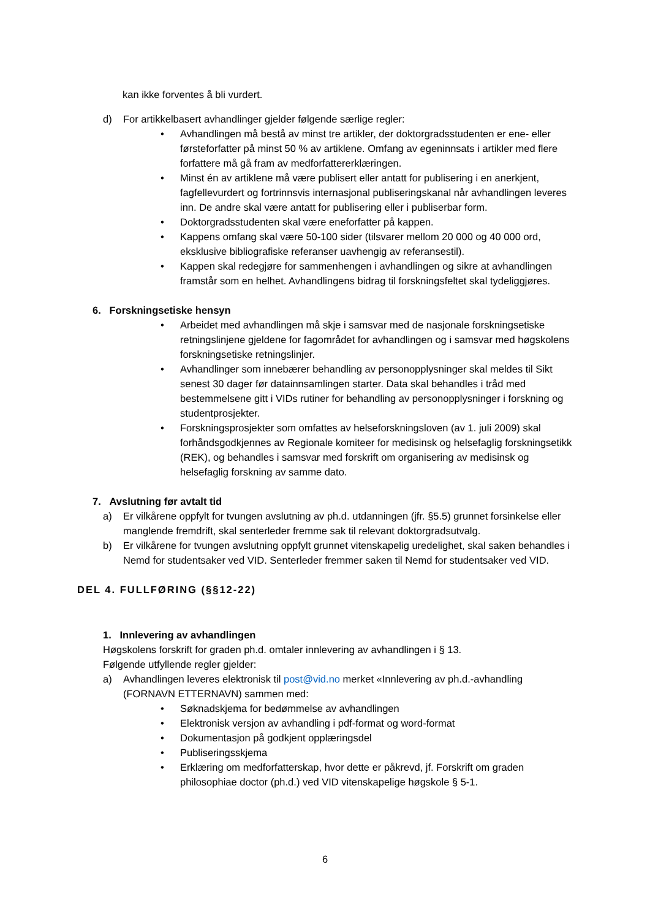kan ikke forventes å bli vurdert.
d) For artikkelbasert avhandlinger gjelder følgende særlige regler:
• Avhandlingen må bestå av minst tre artikler, der doktorgradsstudenten er ene- eller førsteforfatter på minst 50 % av artiklene. Omfang av egeninnsats i artikler med flere forfattere må gå fram av medforfattererklæringen.
• Minst én av artiklene må være publisert eller antatt for publisering i en anerkjent, fagfellevurdert og fortrinnsvis internasjonal publiseringskanal når avhandlingen leveres inn. De andre skal være antatt for publisering eller i publiserbar form.
• Doktorgradsstudenten skal være eneforfatter på kappen.
• Kappens omfang skal være 50-100 sider (tilsvarer mellom 20 000 og 40 000 ord, eksklusive bibliografiske referanser uavhengig av referansestil).
• Kappen skal redegjøre for sammenhengen i avhandlingen og sikre at avhandlingen framstår som en helhet. Avhandlingens bidrag til forskningsfeltet skal tydeliggjøres.
6. Forskningsetiske hensyn
• Arbeidet med avhandlingen må skje i samsvar med de nasjonale forskningsetiske retningslinjene gjeldene for fagområdet for avhandlingen og i samsvar med høgskolens forskningsetiske retningslinjer.
• Avhandlinger som innebærer behandling av personopplysninger skal meldes til Sikt senest 30 dager før datainnsamlingen starter. Data skal behandles i tråd med bestemmelsene gitt i VIDs rutiner for behandling av personopplysninger i forskning og studentprosjekter.
• Forskningsprosjekter som omfattes av helseforskningsloven (av 1. juli 2009) skal forhåndsgodkjennes av Regionale komiteer for medisinsk og helsefaglig forskningsetikk (REK), og behandles i samsvar med forskrift om organisering av medisinsk og helsefaglig forskning av samme dato.
7. Avslutning før avtalt tid
a) Er vilkårene oppfylt for tvungen avslutning av ph.d. utdanningen (jfr. §5.5) grunnet forsinkelse eller manglende fremdrift, skal senterleder fremme sak til relevant doktorgradsutvalg.
b) Er vilkårene for tvungen avslutning oppfylt grunnet vitenskapelig uredelighet, skal saken behandles i Nemd for studentsaker ved VID. Senterleder fremmer saken til Nemd for studentsaker ved VID.
DEL 4. FULLFØRING (§§12-22)
1. Innlevering av avhandlingen
Høgskolens forskrift for graden ph.d. omtaler innlevering av avhandlingen i § 13.
Følgende utfyllende regler gjelder:
a) Avhandlingen leveres elektronisk til post@vid.no merket «Innlevering av ph.d.-avhandling (FORNAVN ETTERNAVN) sammen med:
• Søknadskjema for bedømmelse av avhandlingen
• Elektronisk versjon av avhandling i pdf-format og word-format
• Dokumentasjon på godkjent opplæringsdel
• Publiseringsskjema
• Erklæring om medforfatterskap, hvor dette er påkrevd, jf. Forskrift om graden philosophiae doctor (ph.d.) ved VID vitenskapelige høgskole § 5-1.
6